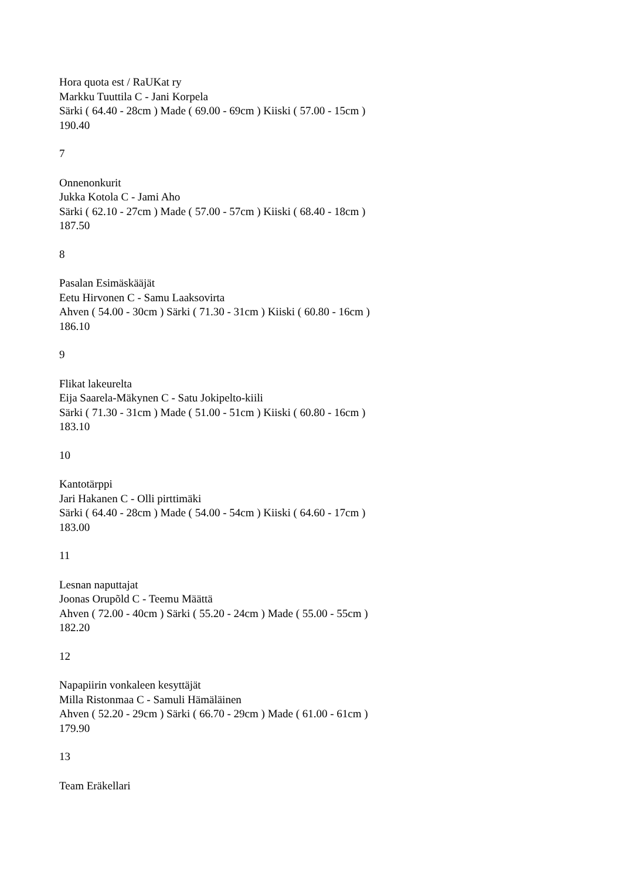Hora quota est / RaUKat ry
Markku Tuuttila C - Jani Korpela
Särki ( 64.40 - 28cm ) Made ( 69.00 - 69cm ) Kiiski ( 57.00 - 15cm )
190.40
7
Onnenonkurit
Jukka Kotola C - Jami Aho
Särki ( 62.10 - 27cm ) Made ( 57.00 - 57cm ) Kiiski ( 68.40 - 18cm )
187.50
8
Pasalan Esimäskääjät
Eetu Hirvonen C - Samu Laaksovirta
Ahven ( 54.00 - 30cm ) Särki ( 71.30 - 31cm ) Kiiski ( 60.80 - 16cm )
186.10
9
Flikat lakeurelta
Eija Saarela-Mäkynen C - Satu Jokipelto-kiili
Särki ( 71.30 - 31cm ) Made ( 51.00 - 51cm ) Kiiski ( 60.80 - 16cm )
183.10
10
Kantotärppi
Jari Hakanen C - Olli pirttimäki
Särki ( 64.40 - 28cm ) Made ( 54.00 - 54cm ) Kiiski ( 64.60 - 17cm )
183.00
11
Lesnan naputtajat
Joonas Orupõld C - Teemu Määttä
Ahven ( 72.00 - 40cm ) Särki ( 55.20 - 24cm ) Made ( 55.00 - 55cm )
182.20
12
Napapiirin vonkaleen kesyttäjät
Milla Ristonmaa C - Samuli Hämäläinen
Ahven ( 52.20 - 29cm ) Särki ( 66.70 - 29cm ) Made ( 61.00 - 61cm )
179.90
13
Team Eräkellari